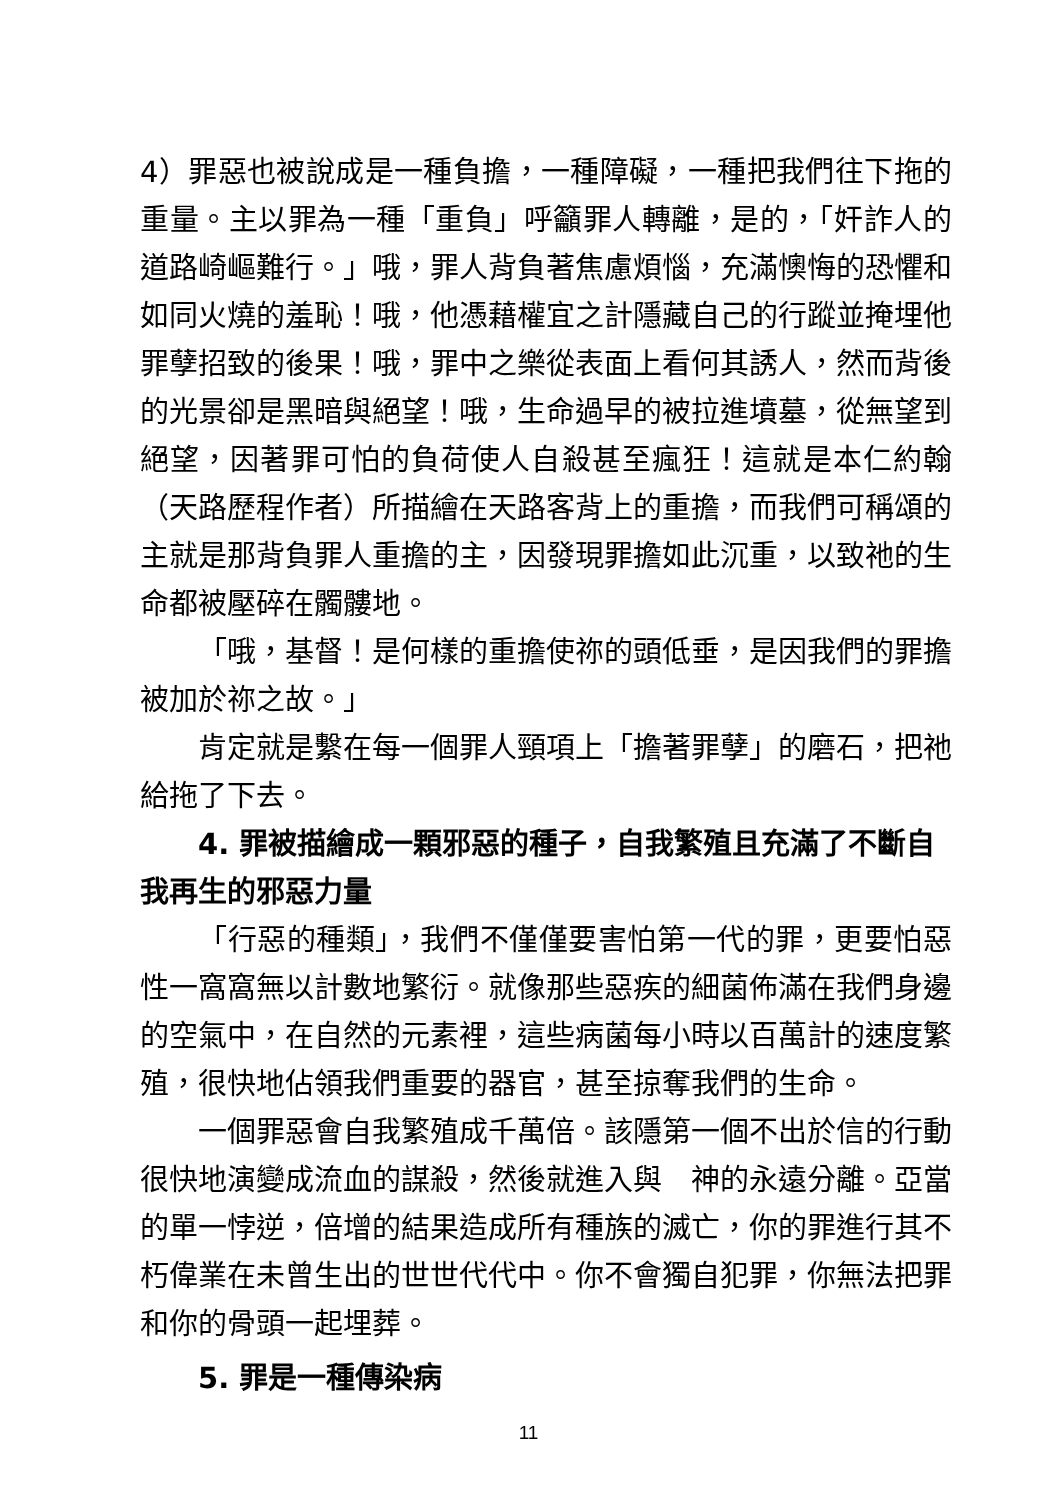4）罪惡也被說成是一種負擔，一種障礙，一種把我們往下拖的重量。主以罪為一種「重負」呼籲罪人轉離，是的，「奸詐人的道路崎嶇難行。」哦，罪人背負著焦慮煩惱，充滿懊悔的恐懼和如同火燒的羞恥！哦，他憑藉權宜之計隱藏自己的行蹤並掩埋他罪孽招致的後果！哦，罪中之樂從表面上看何其誘人，然而背後的光景卻是黑暗與絕望！哦，生命過早的被拉進墳墓，從無望到絕望，因著罪可怕的負荷使人自殺甚至瘋狂！這就是本仁約翰（天路歷程作者）所描繪在天路客背上的重擔，而我們可稱頌的主就是那背負罪人重擔的主，因發現罪擔如此沉重，以致祂的生命都被壓碎在髑髏地。
「哦，基督！是何樣的重擔使祢的頭低垂，是因我們的罪擔被加於祢之故。」
肯定就是繫在每一個罪人頸項上「擔著罪孽」的磨石，把祂給拖了下去。
4. 罪被描繪成一顆邪惡的種子，自我繁殖且充滿了不斷自我再生的邪惡力量
「行惡的種類」，我們不僅僅要害怕第一代的罪，更要怕惡性一窩窩無以計數地繁衍。就像那些惡疾的細菌佈滿在我們身邊的空氣中，在自然的元素裡，這些病菌每小時以百萬計的速度繁殖，很快地佔領我們重要的器官，甚至掠奪我們的生命。
一個罪惡會自我繁殖成千萬倍。該隱第一個不出於信的行動很快地演變成流血的謀殺，然後就進入與　神的永遠分離。亞當的單一悖逆，倍增的結果造成所有種族的滅亡，你的罪進行其不朽偉業在未曾生出的世世代代中。你不會獨自犯罪，你無法把罪和你的骨頭一起埋葬。
5. 罪是一種傳染病
11